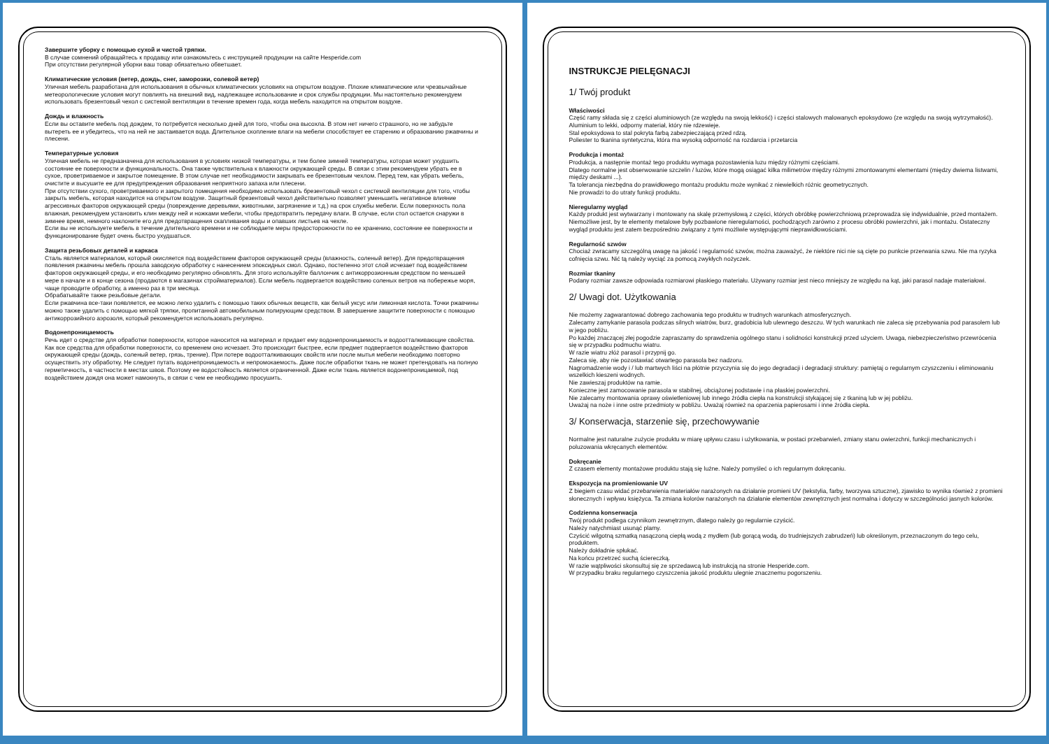Завершите уборку с помощью сухой и чистой тряпки.
В случае сомнений обращайтесь к продавцу или ознакомьтесь с инструкцией продукции на сайте Hesperide.com
При отсутствии регулярной уборки ваш товар обязательно обветшает.
Климатические условия (ветер, дождь, снег, заморозки, солевой ветер)
Уличная мебель разработана для использования в обычных климатических условиях на открытом воздухе. Плохие климатические или чрезвычайные метеорологические условия могут повлиять на внешний вид, надлежащее использование и срок службы продукции. Мы настоятельно рекомендуем использовать брезентовый чехол с системой вентиляции в течение времен года, когда мебель находится на открытом воздухе.
Дождь и влажность
Если вы оставите мебель под дождем, то потребуется несколько дней для того, чтобы она высохла. В этом нет ничего страшного, но не забудьте вытереть ее и убедитесь, что на ней не застаивается вода. Длительное скопление влаги на мебели способствует ее старению и образованию ржавчины и плесени.
Температурные условия
Уличная мебель не предназначена для использования в условиях низкой температуры, и тем более зимней температуры, которая может ухудшить состояние ее поверхности и функциональность. Она также чувствительна к влажности окружающей среды. В связи с этим рекомендуем убрать ее в сухое, проветриваемое и закрытое помещение. В этом случае нет необходимости закрывать ее брезентовым чехлом. Перед тем, как убрать мебель, очистите и высушите ее для предупреждения образования неприятного запаха или плесени.
При отсутствии сухого, проветриваемого и закрытого помещения необходимо использовать брезентовый чехол с системой вентиляции для того, чтобы закрыть мебель, которая находится на открытом воздухе. Защитный брезентовый чехол действительно позволяет уменьшить негативное влияние агрессивных факторов окружающей среды (повреждение деревьями, животными, загрязнение и т.д.) на срок службы мебели. Если поверхность пола влажная, рекомендуем установить клин между ней и ножками мебели, чтобы предотвратить передачу влаги. В случае, если стол остается снаружи в зимнее время, немного наклоните его для предотвращения скапливания воды и опавших листьев на чехле.
Если вы не используете мебель в течение длительного времени и не соблюдаете меры предосторожности по ее хранению, состояние ее поверхности и функционирование будет очень быстро ухудшаться.
Защита резьбовых деталей и каркаса
Сталь является материалом, который окисляется под воздействием факторов окружающей среды (влажность, соленый ветер). Для предотвращения появления ржавчины мебель прошла заводскую обработку с нанесением эпоксидных смол. Однако, постепенно этот слой исчезает под воздействием факторов окружающей среды, и его необходимо регулярно обновлять. Для этого используйте баллончик с антикоррозионным средством по меньшей мере в начале и в конце сезона (продаются в магазинах стройматериалов). Если мебель подвергается воздействию соленых ветров на побережье моря, чаще проводите обработку, а именно раз в три месяца.
Обрабатывайте также резьбовые детали.
Если ржавчина все-таки появляется, ее можно легко удалить с помощью таких обычных веществ, как белый уксус или лимонная кислота. Точки ржавчины можно также удалить с помощью мягкой тряпки, пропитанной автомобильным полирующим средством. В завершение защитите поверхности с помощью антикоррозийного аэрозоля, который рекомендуется использовать регулярно.
Водонепроницаемость
Речь идет о средстве для обработки поверхности, которое наносится на материал и придает ему водонепроницаемость и водоотталкивающие свойства. Как все средства для обработки поверхности, со временем оно исчезает. Это происходит быстрее, если предмет подвергается воздействию факторов окружающей среды (дождь, соленый ветер, грязь, трение). При потере водоотталкивающих свойств или после мытья мебели необходимо повторно осуществить эту обработку. Не следует путать водонепроницаемость и непромокаемость. Даже после обработки ткань не может претендовать на полную герметичность, в частности в местах швов. Поэтому ее водостойкость является ограниченной. Даже если ткань является водонепроницаемой, под воздействием дождя она может намокнуть, в связи с чем ее необходимо просушить.
INSTRUKCJE PIELĘGNACJI
1/ Twój produkt
Właściwości
Część ramy składa się z części aluminiowych (ze względu na swoją lekkość) i części stalowych malowanych epoksydowo (ze względu na swoją wytrzymałość).
Aluminium to lekki, odporny materiał, który nie rdzewieje.
Stal epoksydowa to stal pokryta farbą zabezpieczającą przed rdzą.
Poliester to tkanina syntetyczna, która ma wysoką odporność na rozdarcia i przetarcia
Produkcja i montaż
Produkcja, a następnie montaż tego produktu wymaga pozostawienia luzu między różnymi częściami.
Dlatego normalne jest obserwowanie szczelin / luzów, które mogą osiągać kilka milimetrów między różnymi zmontowanymi elementami (między dwiema listwami, między deskami ...).
Ta tolerancja niezbędna do prawidłowego montażu produktu może wynikać z niewielkich różnic geometrycznych.
Nie prowadzi to do utraty funkcji produktu.
Nieregularny wygląd
Każdy produkt jest wytwarzany i montowany na skalę przemysłową z części, których obróbkę powierzchniową przeprowadza się indywidualnie, przed montażem. Niemożliwe jest, by te elementy metalowe były pozbawione nieregularności, pochodzących zarówno z procesu obróbki powierzchni, jak i montażu. Ostateczny wygląd produktu jest zatem bezpośrednio związany z tymi możliwie występującymi nieprawidłowościami.
Regularność szwów
Chociaż zwracamy szczególną uwagę na jakość i regularność szwów, można zauważyć, że niektóre nici nie są cięte po punkcie przerwania szwu. Nie ma ryzyka cofnięcia szwu. Nić tą należy wyciąć za pomocą zwykłych nożyczek.
Rozmiar tkaniny
Podany rozmiar zawsze odpowiada rozmiarowi płaskiego materiału. Używany rozmiar jest nieco mniejszy ze względu na kąt, jaki parasol nadaje materiałowi.
2/ Uwagi dot. Użytkowania
Nie możemy zagwarantować dobrego zachowania tego produktu w trudnych warunkach atmosferycznych.
Zalecamy zamykanie parasola podczas silnych wiatrów, burz, gradobicia lub ulewnego deszczu. W tych warunkach nie zaleca się przebywania pod parasolem lub w jego pobliżu.
Po każdej znaczącej złej pogodzie zapraszamy do sprawdzenia ogólnego stanu i solidności konstrukcji przed użyciem. Uwaga, niebezpieczeństwo przewrócenia się w przypadku podmuchu wiatru.
W razie wiatru złóż parasol i przypnij go.
Zaleca się, aby nie pozostawiać otwartego parasola bez nadzoru.
Nagromadzenie wody i / lub martwych liści na płótnie przyczynia się do jego degradacji i degradacji struktury: pamiętaj o regularnym czyszczeniu i eliminowaniu wszelkich kieszeni wodnych.
Nie zawieszaj produktów na ramie.
Konieczne jest zamocowanie parasola w stabilnej, obciążonej podstawie i na płaskiej powierzchni.
Nie zalecamy montowania oprawy oświetleniowej lub innego źródła ciepła na konstrukcji stykającej się z tkaniną lub w jej pobliżu.
Uważaj na noże i inne ostre przedmioty w pobliżu. Uważaj również na oparzenia papierosami i inne źródła ciepła.
3/ Konserwacja, starzenie się, przechowywanie
Normalne jest naturalne zużycie produktu w miarę upływu czasu i użytkowania, w postaci przebarwień, zmiany stanu owierzchni, funkcji mechanicznych i poluzowania wkręcanych elementów.
Dokręcanie
Z czasem elementy montażowe produktu stają się luźne. Należy pomyśleć o ich regularnym dokręcaniu.
Ekspozycja na promieniowanie UV
Z biegiem czasu widać przebarwienia materiałów narażonych na działanie promieni UV (tekstylia, farby, tworzywa sztuczne), zjawisko to wynika również z promieni słonecznych i wpływu księżyca. Ta zmiana kolorów narażonych na działanie elementów zewnętrznych jest normalna i dotyczy w szczególności jasnych kolorów.
Codzienna konserwacja
Twój produkt podlega czynnikom zewnętrznym, dlatego należy go regularnie czyścić.
Należy natychmiast usunąć plamy.
Czyścić wilgotną szmatką nasączoną ciepłą wodą z mydłem (lub gorącą wodą, do trudniejszych zabrudzeń) lub określonym, przeznaczonym do tego celu, produktem.
Należy dokładnie spłukać.
Na końcu przetrzeć suchą ściereczką.
W razie wątpliwości skonsultuj się ze sprzedawcą lub instrukcją na stronie Hesperide.com.
W przypadku braku regularnego czyszczenia jakość produktu ulegnie znacznemu pogorszeniu.